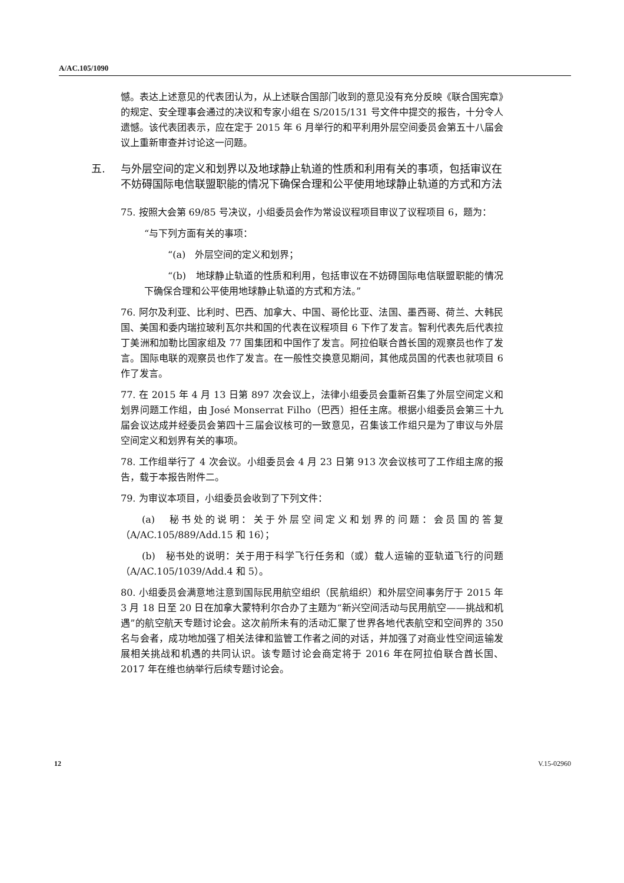A/AC.105/1090
憾。表达上述意见的代表团认为，从上述联合国部门收到的意见没有充分反映《联合国宪章》的规定、安全理事会通过的决议和专家小组在 S/2015/131 号文件中提交的报告，十分令人遗憾。该代表团表示，应在定于 2015 年 6 月举行的和平利用外层空间委员会第五十八届会议上重新审查并讨论这一问题。
五. 与外层空间的定义和划界以及地球静止轨道的性质和利用有关的事项，包括审议在不妨碍国际电信联盟职能的情况下确保合理和公平使用地球静止轨道的方式和方法
75. 按照大会第 69/85 号决议，小组委员会作为常设议程项目审议了议程项目 6，题为：
“与下列方面有关的事项：
“(a)　外层空间的定义和划界；
“(b)　地球静止轨道的性质和利用，包括审议在不妨碍国际电信联盟职能的情况下确保合理和公平使用地球静止轨道的方式和方法。”
76. 阿尔及利亚、比利时、巴西、加拿大、中国、哥伦比亚、法国、墨西哥、荷兰、大韩民国、美国和委内瑞拉玻利瓦尔共和国的代表在议程项目 6 下作了发言。智利代表先后代表拉丁美洲和加勒比国家组及 77 国集团和中国作了发言。阿拉伯联合酋长国的观察员也作了发言。国际电联的观察员也作了发言。在一般性交换意见期间，其他成员国的代表也就项目 6 作了发言。
77. 在 2015 年 4 月 13 日第 897 次会议上，法律小组委员会重新召集了外层空间定义和划界问题工作组，由 José Monserrat Filho（巴西）担任主席。根据小组委员会第三十九届会议达成并经委员会第四十三届会议核可的一致意见，召集该工作组只是为了审议与外层空间定义和划界有关的事项。
78. 工作组举行了 4 次会议。小组委员会 4 月 23 日第 913 次会议核可了工作组主席的报告，载于本报告附件二。
79. 为审议本项目，小组委员会收到了下列文件：
(a)　秘书处的说明：关于外层空间定义和划界的问题：会员国的答复（A/AC.105/889/Add.15 和 16）；
(b)　秘书处的说明：关于用于科学飞行任务和（或）载人运输的亚轨道飞行的问题（A/AC.105/1039/Add.4 和 5）。
80. 小组委员会满意地注意到国际民用航空组织（民航组织）和外层空间事务厅于 2015 年 3 月 18 日至 20 日在加拿大蒙特利尔合办了主题为“新兴空间活动与民用航空——挑战和机遇”的航空航天专题讨论会。这次前所未有的活动汇聚了世界各地代表航空和空间界的 350 名与会者，成功地加强了相关法律和监管工作者之间的对话，并加强了对商业性空间运输发展相关挑战和机遇的共同认识。该专题讨论会商定将于 2016 年在阿拉伯联合酋长国、2017 年在维也纳举行后续专题讨论会。
12 V.15-02960